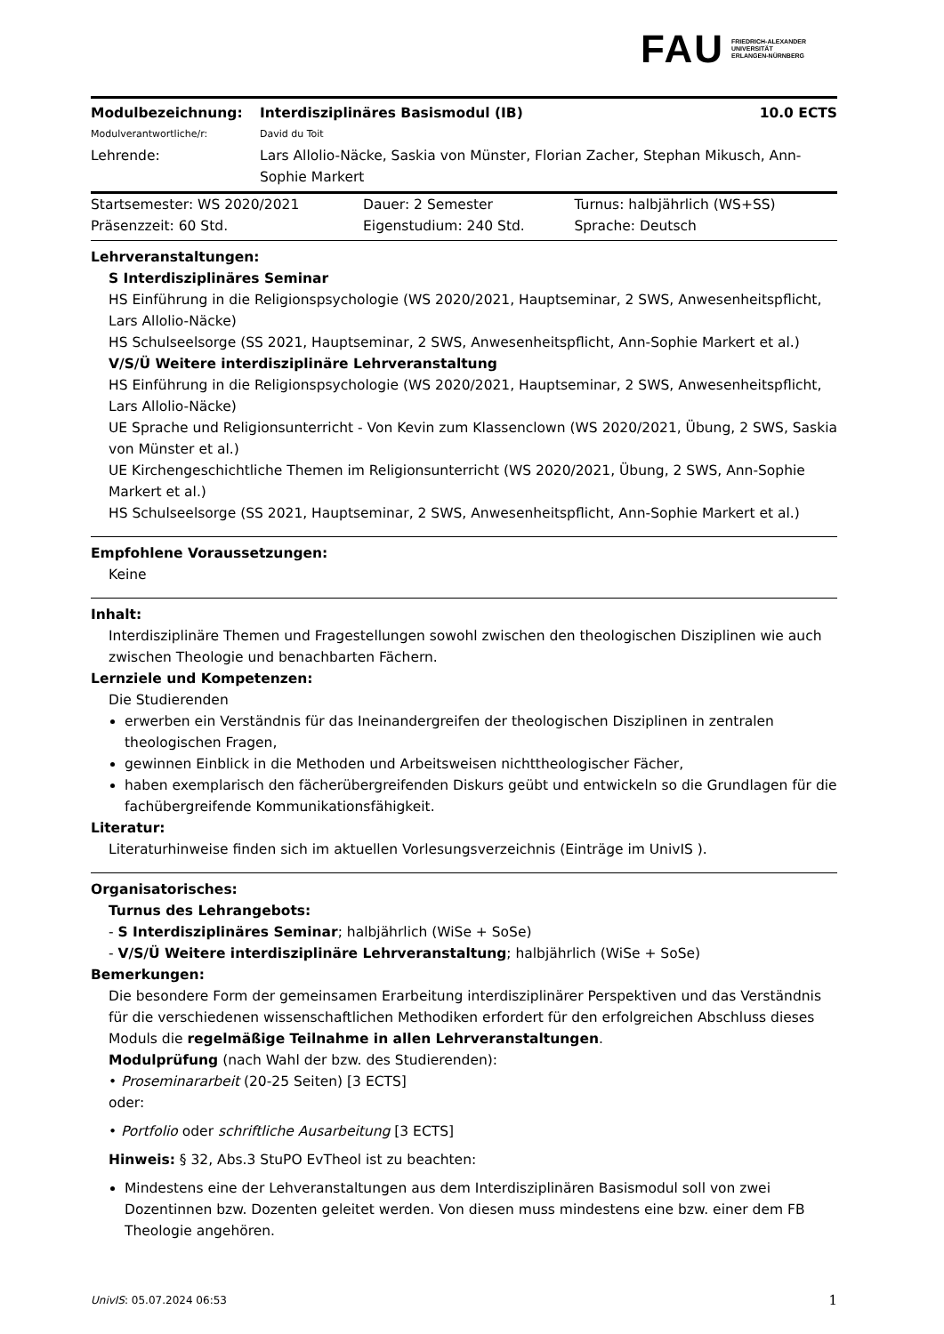FAU FRIEDRICH-ALEXANDER
UNIVERSITÄT
ERLANGEN-NÜRNBERG
| Modulbezeichnung: | Interdisziplinäres Basismodul (IB) | 10.0 ECTS |
| Modulverantwortliche/r: | David du Toit | |
| Lehrende: | Lars Allolio-Näcke, Saskia von Münster, Florian Zacher, Stephan Mikusch, Ann-Sophie Markert | |
| Startsemester: WS 2020/2021 | Dauer: 2 Semester | Turnus: halbjährlich (WS+SS) |
| Präsenzzeit: 60 Std. | Eigenstudium: 240 Std. | Sprache: Deutsch |
Lehrveranstaltungen:
S Interdisziplinäres Seminar
HS Einführung in die Religionspsychologie (WS 2020/2021, Hauptseminar, 2 SWS, Anwesenheitspflicht, Lars Allolio-Näcke)
HS Schulseelsorge (SS 2021, Hauptseminar, 2 SWS, Anwesenheitspflicht, Ann-Sophie Markert et al.)
V/S/Ü Weitere interdisziplinäre Lehrveranstaltung
HS Einführung in die Religionspsychologie (WS 2020/2021, Hauptseminar, 2 SWS, Anwesenheitspflicht, Lars Allolio-Näcke)
UE Sprache und Religionsunterricht - Von Kevin zum Klassenclown (WS 2020/2021, Übung, 2 SWS, Saskia von Münster et al.)
UE Kirchengeschichtliche Themen im Religionsunterricht (WS 2020/2021, Übung, 2 SWS, Ann-Sophie Markert et al.)
HS Schulseelsorge (SS 2021, Hauptseminar, 2 SWS, Anwesenheitspflicht, Ann-Sophie Markert et al.)
Empfohlene Voraussetzungen:
Keine
Inhalt:
Interdisziplinäre Themen und Fragestellungen sowohl zwischen den theologischen Disziplinen wie auch zwischen Theologie und benachbarten Fächern.
Lernziele und Kompetenzen:
Die Studierenden
erwerben ein Verständnis für das Ineinandergreifen der theologischen Disziplinen in zentralen theologischen Fragen,
gewinnen Einblick in die Methoden und Arbeitsweisen nichttheologischer Fächer,
haben exemplarisch den fächerübergreifenden Diskurs geübt und entwickeln so die Grundlagen für die fachübergreifende Kommunikationsfähigkeit.
Literatur:
Literaturhinweise finden sich im aktuellen Vorlesungsverzeichnis (Einträge im UnivIS ).
Organisatorisches:
Turnus des Lehrangebots:
- S Interdisziplinäres Seminar; halbjährlich (WiSe + SoSe)
- V/S/Ü Weitere interdisziplinäre Lehrveranstaltung; halbjährlich (WiSe + SoSe)
Bemerkungen:
Die besondere Form der gemeinsamen Erarbeitung interdisziplinärer Perspektiven und das Verständnis für die verschiedenen wissenschaftlichen Methodiken erfordert für den erfolgreichen Abschluss dieses Moduls die regelmäßige Teilnahme in allen Lehrveranstaltungen.
Modulprüfung (nach Wahl der bzw. des Studierenden):
• Proseminararbeit (20-25 Seiten) [3 ECTS]
oder:
• Portfolio oder schriftliche Ausarbeitung [3 ECTS]
Hinweis: § 32, Abs.3 StuPO EvTheol ist zu beachten:
Mindestens eine der Lehveranstaltungen aus dem Interdisziplinären Basismodul soll von zwei Dozentinnen bzw. Dozenten geleitet werden. Von diesen muss mindestens eine bzw. einer dem FB Theologie angehören.
UnivIS: 05.07.2024 06:53 1